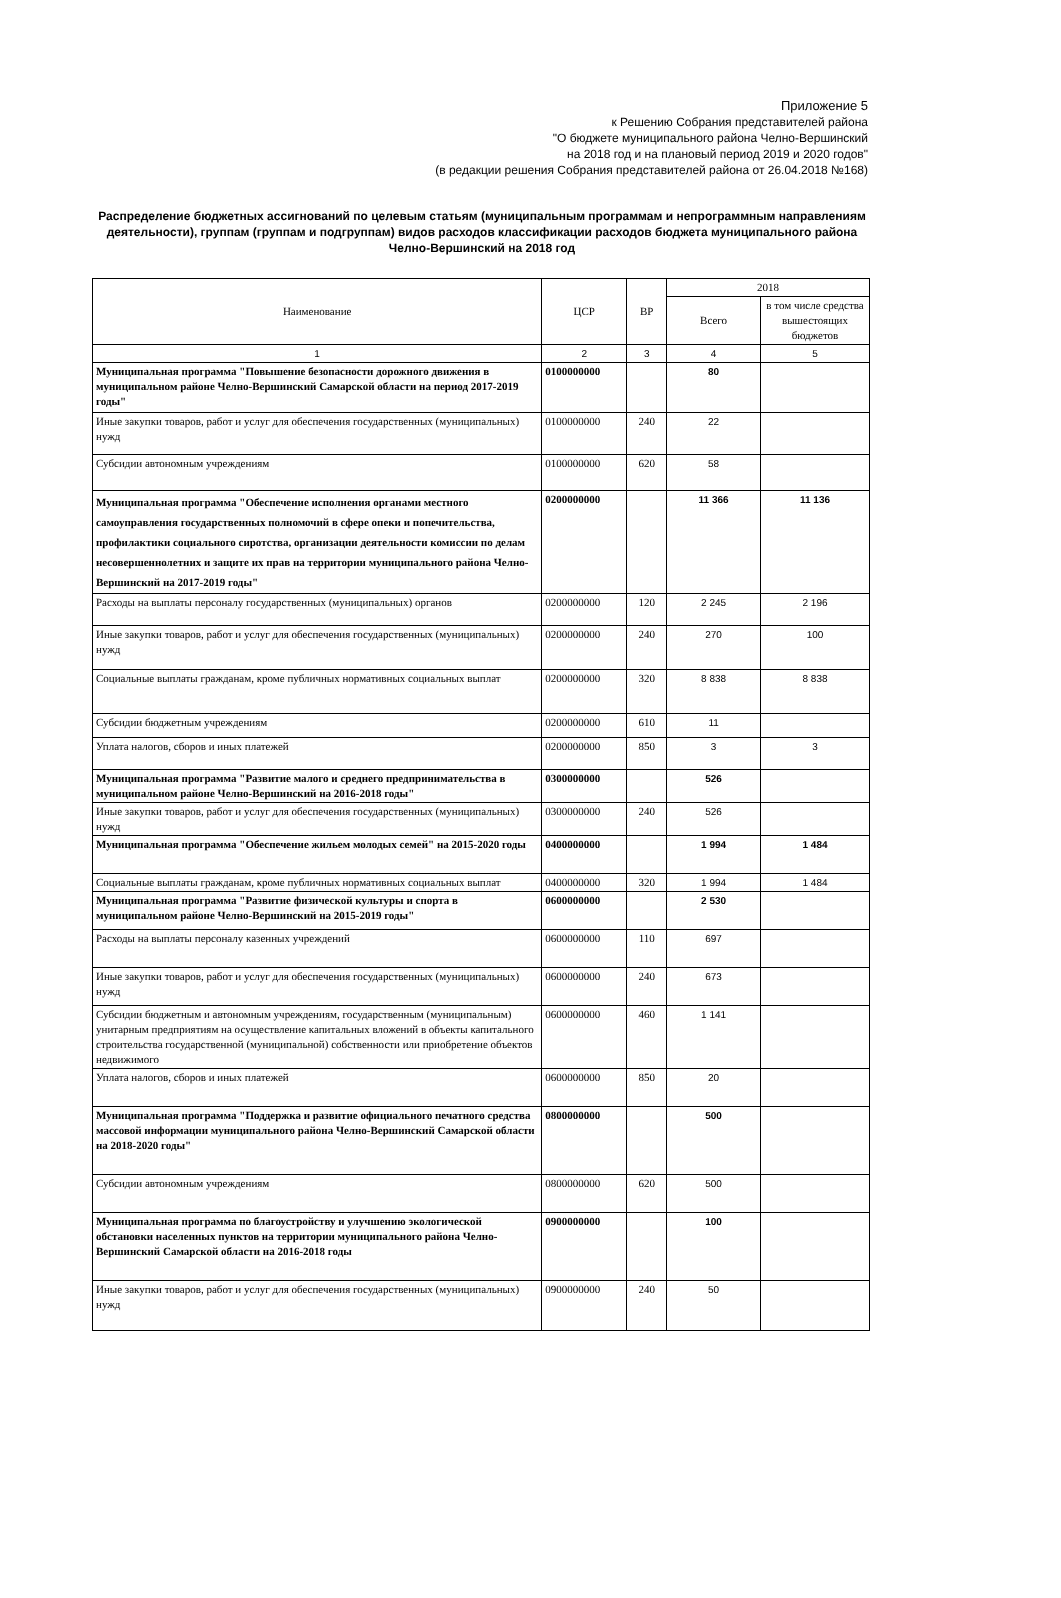Приложение 5
к Решению Собрания представителей района
"О бюджете муниципального района Челно-Вершинский
на 2018 год и на плановый период 2019 и 2020 годов"
(в редакции решения Собрания представителей района от 26.04.2018 №168)
Распределение бюджетных ассигнований по целевым статьям (муниципальным программам и непрограммным направлениям деятельности), группам (группам и подгруппам) видов расходов классификации расходов бюджета муниципального района Челно-Вершинский на 2018 год
| Наименование | ЦСР | ВР | 2018 | |
| --- | --- | --- | --- | --- |
| | | | Всего | в том числе средства вышестоящих бюджетов |
| 1 | 2 | 3 | 4 | 5 |
| Муниципальная программа "Повышение безопасности дорожного движения в муниципальном районе Челно-Вершинский Самарской области на период 2017-2019 годы" | 0100000000 | | 80 | |
| Иные закупки товаров, работ и услуг для обеспечения государственных (муниципальных) нужд | 0100000000 | 240 | 22 | |
| Субсидии автономным учреждениям | 0100000000 | 620 | 58 | |
| Муниципальная программа "Обеспечение исполнения органами местного самоуправления государственных полномочий в сфере опеки и попечительства, профилактики социального сиротства, организации деятельности комиссии по делам несовершеннолетних и защите их прав на территории муниципального района Челно-Вершинский на 2017-2019 годы" | 0200000000 | | 11 366 | 11 136 |
| Расходы на выплаты персоналу государственных (муниципальных) органов | 0200000000 | 120 | 2 245 | 2 196 |
| Иные закупки товаров, работ и услуг для обеспечения государственных (муниципальных) нужд | 0200000000 | 240 | 270 | 100 |
| Социальные выплаты гражданам, кроме публичных нормативных социальных выплат | 0200000000 | 320 | 8 838 | 8 838 |
| Субсидии бюджетным учреждениям | 0200000000 | 610 | 11 | |
| Уплата налогов, сборов и иных платежей | 0200000000 | 850 | 3 | 3 |
| Муниципальная программа "Развитие малого и среднего предпринимательства в муниципальном районе Челно-Вершинский на 2016-2018 годы" | 0300000000 | | 526 | |
| Иные закупки товаров, работ и услуг для обеспечения государственных (муниципальных) нужд | 0300000000 | 240 | 526 | |
| Муниципальная программа "Обеспечение жильем молодых семей" на 2015-2020 годы | 0400000000 | | 1 994 | 1 484 |
| Социальные выплаты гражданам, кроме публичных нормативных социальных выплат | 0400000000 | 320 | 1 994 | 1 484 |
| Муниципальная программа "Развитие физической культуры и спорта в муниципальном районе Челно-Вершинский на 2015-2019 годы" | 0600000000 | | 2 530 | |
| Расходы на выплаты персоналу казенных учреждений | 0600000000 | 110 | 697 | |
| Иные закупки товаров, работ и услуг для обеспечения государственных (муниципальных) нужд | 0600000000 | 240 | 673 | |
| Субсидии бюджетным и автономным учреждениям, государственным (муниципальным) унитарным предприятиям на осуществление капитальных вложений в объекты капитального строительства государственной (муниципальной) собственности или приобретение объектов недвижимого | 0600000000 | 460 | 1 141 | |
| Уплата налогов, сборов и иных платежей | 0600000000 | 850 | 20 | |
| Муниципальная программа "Поддержка и развитие официального печатного средства массовой информации муниципального района Челно-Вершинский Самарской области на 2018-2020 годы" | 0800000000 | | 500 | |
| Субсидии автономным учреждениям | 0800000000 | 620 | 500 | |
| Муниципальная программа по благоустройству и улучшению экологической обстановки населенных пунктов на территории муниципального района Челно-Вершинский Самарской области на 2016-2018 годы | 0900000000 | | 100 | |
| Иные закупки товаров, работ и услуг для обеспечения государственных (муниципальных) нужд | 0900000000 | 240 | 50 | |